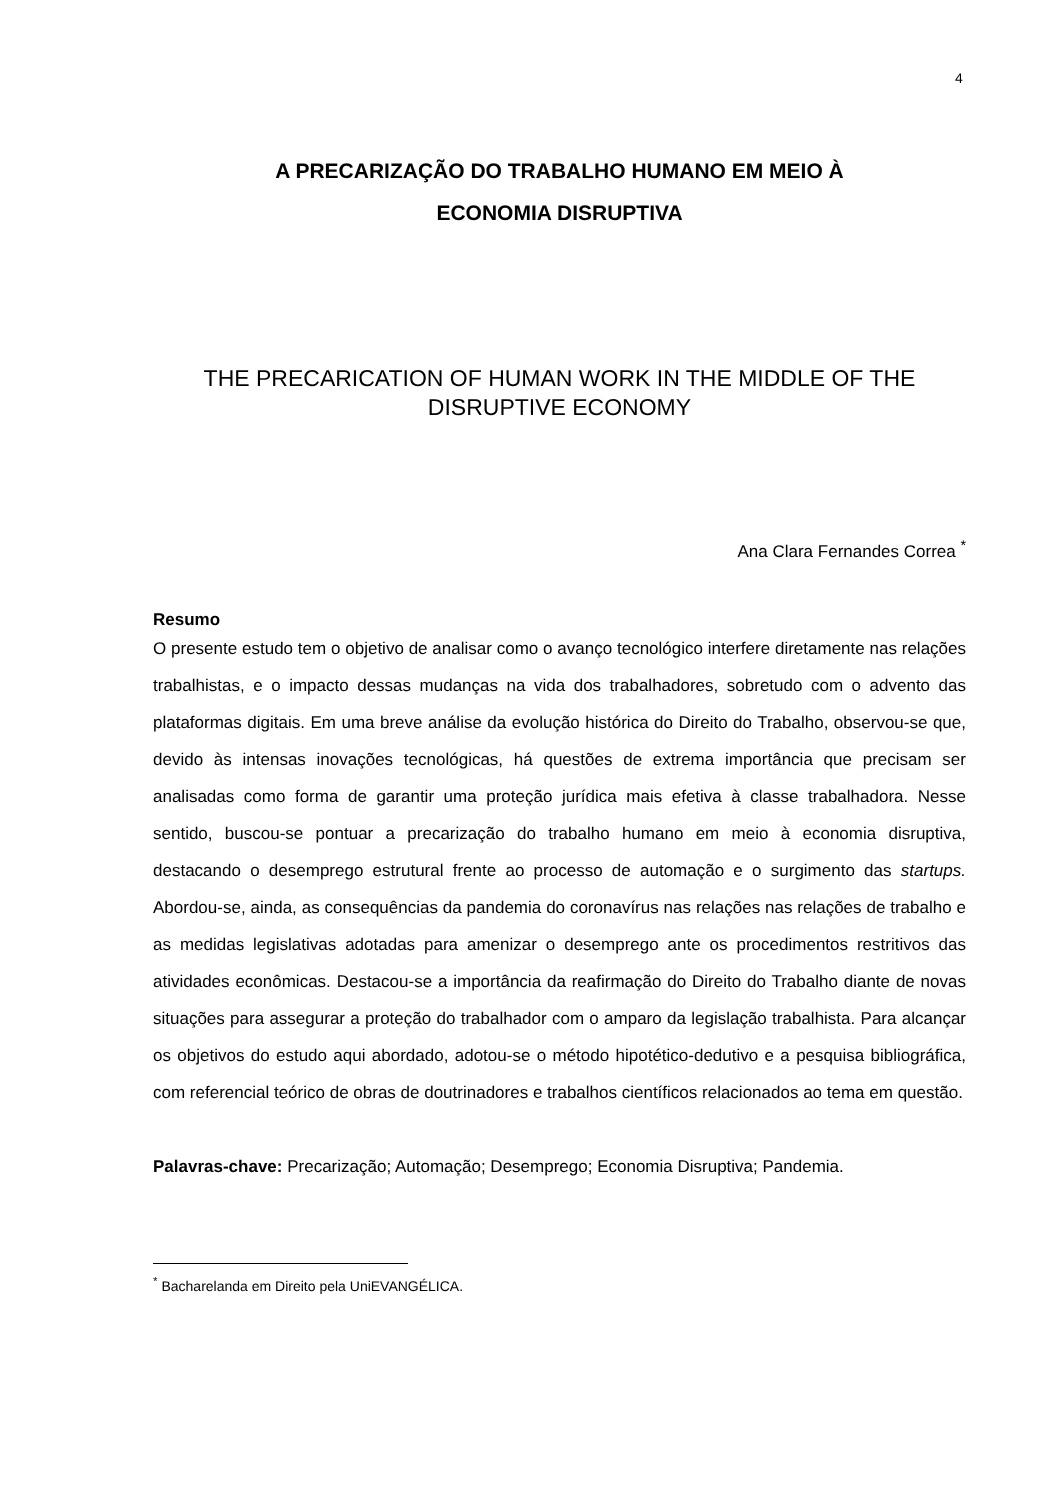4
A PRECARIZAÇÃO DO TRABALHO HUMANO EM MEIO À
ECONOMIA DISRUPTIVA
THE PRECARICATION OF HUMAN WORK IN THE MIDDLE OF THE DISRUPTIVE ECONOMY
Ana Clara Fernandes Correa <sup>*</sup>
Resumo
O presente estudo tem o objetivo de analisar como o avanço tecnológico interfere diretamente nas relações trabalhistas, e o impacto dessas mudanças na vida dos trabalhadores, sobretudo com o advento das plataformas digitais. Em uma breve análise da evolução histórica do Direito do Trabalho, observou-se que, devido às intensas inovações tecnológicas, há questões de extrema importância que precisam ser analisadas como forma de garantir uma proteção jurídica mais efetiva à classe trabalhadora. Nesse sentido, buscou-se pontuar a precarização do trabalho humano em meio à economia disruptiva, destacando o desemprego estrutural frente ao processo de automação e o surgimento das startups. Abordou-se, ainda, as consequências da pandemia do coronavírus nas relações nas relações de trabalho e as medidas legislativas adotadas para amenizar o desemprego ante os procedimentos restritivos das atividades econômicas. Destacou-se a importância da reafirmação do Direito do Trabalho diante de novas situações para assegurar a proteção do trabalhador com o amparo da legislação trabalhista. Para alcançar os objetivos do estudo aqui abordado, adotou-se o método hipotético-dedutivo e a pesquisa bibliográfica, com referencial teórico de obras de doutrinadores e trabalhos científicos relacionados ao tema em questão.
Palavras-chave: Precarização; Automação; Desemprego; Economia Disruptiva; Pandemia.
<sup>*</sup> Bacharelanda em Direito pela UniEVANGÉLICA.